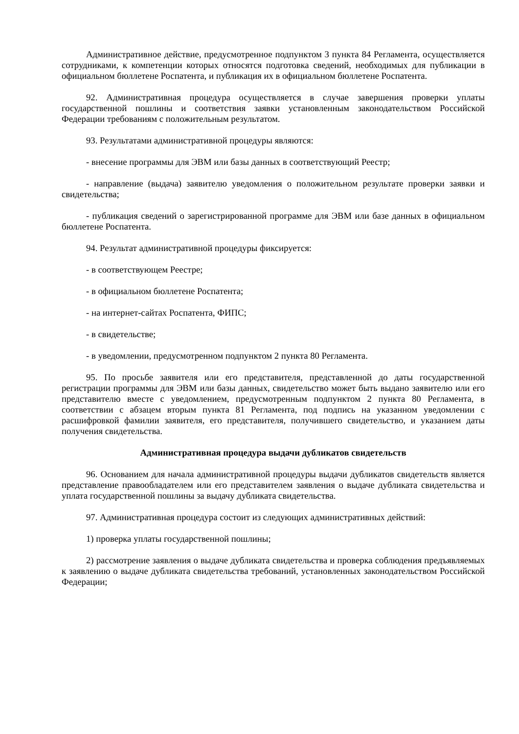Административное действие, предусмотренное подпунктом 3 пункта 84 Регламента, осуществляется сотрудниками, к компетенции которых относятся подготовка сведений, необходимых для публикации в официальном бюллетене Роспатента, и публикация их в официальном бюллетене Роспатента.
92. Административная процедура осуществляется в случае завершения проверки уплаты государственной пошлины и соответствия заявки установленным законодательством Российской Федерации требованиям с положительным результатом.
93. Результатами административной процедуры являются:
- внесение программы для ЭВМ или базы данных в соответствующий Реестр;
- направление (выдача) заявителю уведомления о положительном результате проверки заявки и свидетельства;
- публикация сведений о зарегистрированной программе для ЭВМ или базе данных в официальном бюллетене Роспатента.
94. Результат административной процедуры фиксируется:
- в соответствующем Реестре;
- в официальном бюллетене Роспатента;
- на интернет-сайтах Роспатента, ФИПС;
- в свидетельстве;
- в уведомлении, предусмотренном подпунктом 2 пункта 80 Регламента.
95. По просьбе заявителя или его представителя, представленной до даты государственной регистрации программы для ЭВМ или базы данных, свидетельство может быть выдано заявителю или его представителю вместе с уведомлением, предусмотренным подпунктом 2 пункта 80 Регламента, в соответствии с абзацем вторым пункта 81 Регламента, под подпись на указанном уведомлении с расшифровкой фамилии заявителя, его представителя, получившего свидетельство, и указанием даты получения свидетельства.
Административная процедура выдачи дубликатов свидетельств
96. Основанием для начала административной процедуры выдачи дубликатов свидетельств является представление правообладателем или его представителем заявления о выдаче дубликата свидетельства и уплата государственной пошлины за выдачу дубликата свидетельства.
97. Административная процедура состоит из следующих административных действий:
1) проверка уплаты государственной пошлины;
2) рассмотрение заявления о выдаче дубликата свидетельства и проверка соблюдения предъявляемых к заявлению о выдаче дубликата свидетельства требований, установленных законодательством Российской Федерации;